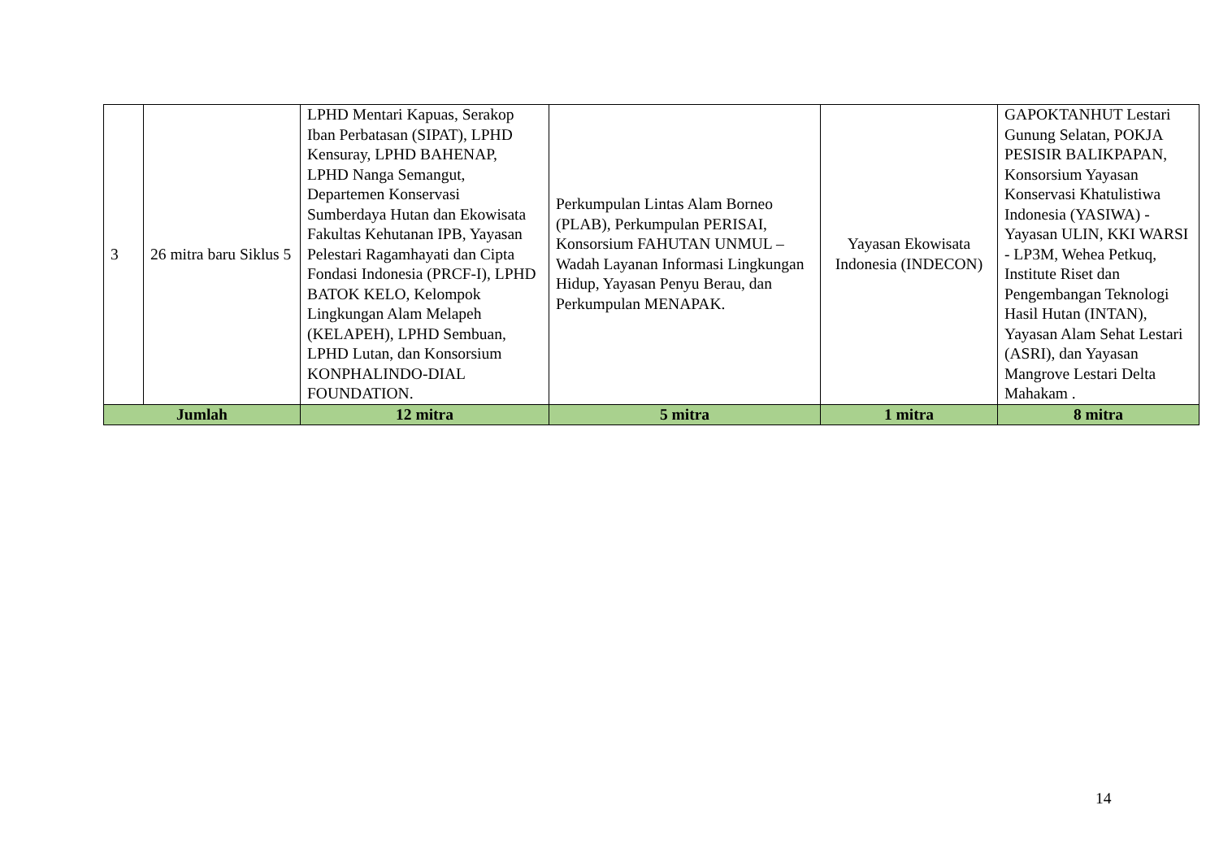| 3 | 26 mitra baru Siklus 5 | LPHD Mentari Kapuas, Serakop Iban Perbatasan (SIPAT), LPHD Kensuray, LPHD BAHENAP, LPHD Nanga Semangut, Departemen Konservasi Sumberdaya Hutan dan Ekowisata Fakultas Kehutanan IPB, Yayasan Pelestari Ragamhayati dan Cipta Fondasi Indonesia (PRCF-I), LPHD BATOK KELO, Kelompok Lingkungan Alam Melapeh (KELAPEH), LPHD Sembuan, LPHD Lutan, dan Konsorsium KONPHALINDO-DIAL FOUNDATION. | Perkumpulan Lintas Alam Borneo (PLAB), Perkumpulan PERISAI, Konsorsium FAHUTAN UNMUL – Wadah Layanan Informasi Lingkungan Hidup, Yayasan Penyu Berau, dan Perkumpulan MENAPAK. | Yayasan Ekowisata Indonesia (INDECON) | GAPOKTANHUT Lestari Gunung Selatan, POKJA PESISIR BALIKPAPAN, Konsorsium Yayasan Konservasi Khatulistiwa Indonesia (YASIWA) - Yayasan ULIN, KKI WARSI - LP3M, Wehea Petkuq, Institute Riset dan Pengembangan Teknologi Hasil Hutan (INTAN), Yayasan Alam Sehat Lestari (ASRI), dan Yayasan Mangrove Lestari Delta Mahakam . |
| Jumlah | | 12 mitra | 5 mitra | 1 mitra | 8 mitra |
14